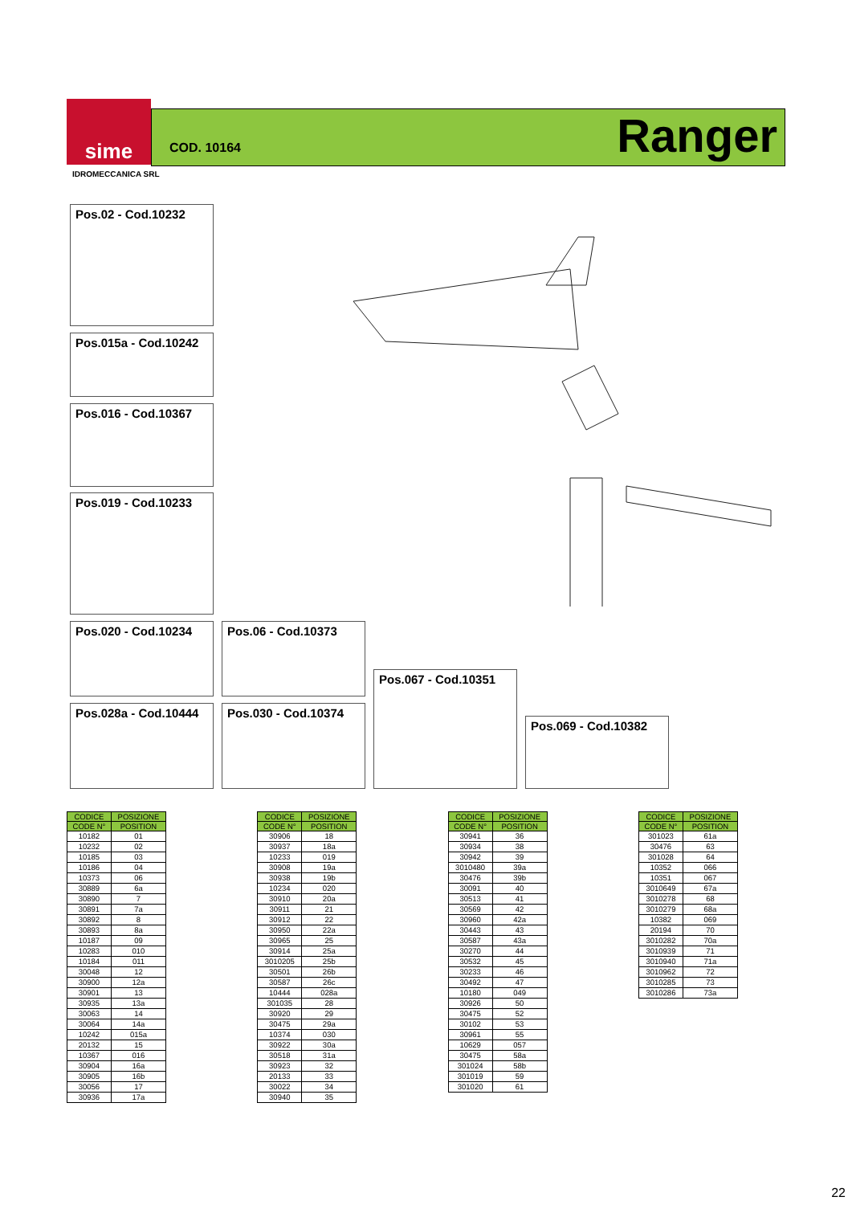sime
COD. 10164 Ranger
IDROMECCANICA SRL
Pos.02 - Cod.10232
Pos.015a - Cod.10242
Pos.016 - Cod.10367
Pos.019 - Cod.10233
Pos.020 - Cod.10234 Pos.06 - Cod.10373
Pos.028a - Cod.10444
Pos.030 - Cod.10374
Pos.067 - Cod.10351
Pos.069 - Cod.10382
| CODICE | POSIZIONE |
| --- | --- |
| CODE N° | POSITION |
| 10182 | 01 |
| 10232 | 02 |
| 10185 | 03 |
| 10186 | 04 |
| 10373 | 06 |
| 30889 | 6a |
| 30890 | 7 |
| 30891 | 7a |
| 30892 | 8 |
| 30893 | 8a |
| 10187 | 09 |
| 10283 | 010 |
| 10184 | 011 |
| 30048 | 12 |
| 30900 | 12a |
| 30901 | 13 |
| 30935 | 13a |
| 30063 | 14 |
| 30064 | 14a |
| 10242 | 015a |
| 20132 | 15 |
| 10367 | 016 |
| 30904 | 16a |
| 30905 | 16b |
| 30056 | 17 |
| 30936 | 17a |
| CODICE | POSIZIONE |
| --- | --- |
| CODE N° | POSITION |
| 30906 | 18 |
| 30937 | 18a |
| 10233 | 019 |
| 30908 | 19a |
| 30938 | 19b |
| 10234 | 020 |
| 30910 | 20a |
| 30911 | 21 |
| 30912 | 22 |
| 30950 | 22a |
| 30965 | 25 |
| 30914 | 25a |
| 3010205 | 25b |
| 30501 | 26b |
| 30587 | 26c |
| 10444 | 028a |
| 301035 | 28 |
| 30920 | 29 |
| 30475 | 29a |
| 10374 | 030 |
| 30922 | 30a |
| 30518 | 31a |
| 30923 | 32 |
| 20133 | 33 |
| 30022 | 34 |
| 30940 | 35 |
| CODICE | POSIZIONE |
| --- | --- |
| CODE N° | POSITION |
| 30941 | 36 |
| 30934 | 38 |
| 30942 | 39 |
| 3010480 | 39a |
| 30476 | 39b |
| 30091 | 40 |
| 30513 | 41 |
| 30569 | 42 |
| 30960 | 42a |
| 30443 | 43 |
| 30587 | 43a |
| 30270 | 44 |
| 30532 | 45 |
| 30233 | 46 |
| 30492 | 47 |
| 10180 | 049 |
| 30926 | 50 |
| 30475 | 52 |
| 30102 | 53 |
| 30961 | 55 |
| 10629 | 057 |
| 30475 | 58a |
| 301024 | 58b |
| 301019 | 59 |
| 301020 | 61 |
| CODICE | POSIZIONE |
| --- | --- |
| CODE N° | POSITION |
| 301023 | 61a |
| 30476 | 63 |
| 301028 | 64 |
| 10352 | 066 |
| 10351 | 067 |
| 3010649 | 67a |
| 3010278 | 68 |
| 3010279 | 68a |
| 10382 | 069 |
| 20194 | 70 |
| 3010282 | 70a |
| 3010939 | 71 |
| 3010940 | 71a |
| 3010962 | 72 |
| 3010285 | 73 |
| 3010286 | 73a |
22